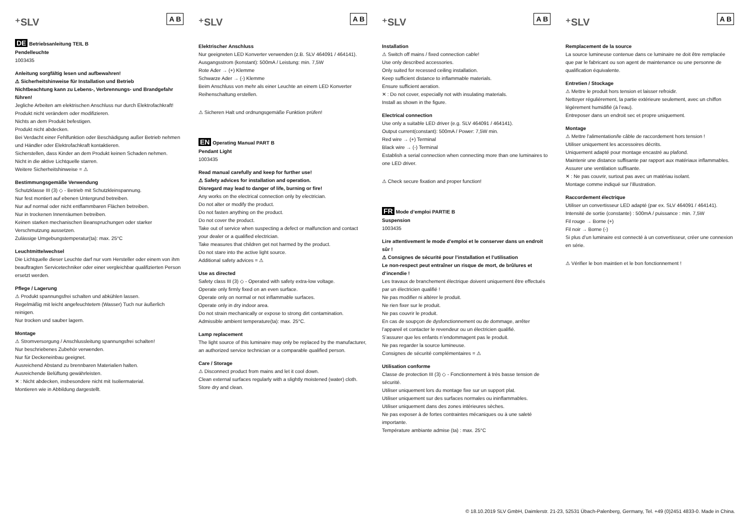⁺SLV A B
DE Betriebsanleitung TEIL B
Pendelleuchte
1003435
Anleitung sorgfältig lesen und aufbewahren!
⚠ Sicherheitshinweise für Installation und Betrieb
Nichtbeachtung kann zu Lebens-, Verbrennungs- und Brandgefahr führen!
Jegliche Arbeiten am elektrischen Anschluss nur durch Elektrofachkraft!
Produkt nicht verändern oder modifizieren.
Nichts an dem Produkt befestigen.
Produkt nicht abdecken.
Bei Verdacht einer Fehlfunktion oder Beschädigung außer Betrieb nehmen und Händler oder Elektrofachkraft kontaktieren.
Sicherstellen, dass Kinder an dem Produkt keinen Schaden nehmen.
Nicht in die aktive Lichtquelle starren.
Weitere Sicherheitshinweise = ⚠
Bestimmungsgemäße Verwendung
Schutzklasse III (3) ◇ - Betrieb mit Schutzkleinspannung.
Nur fest montiert auf ebenen Untergrund betreiben.
Nur auf normal oder nicht entflammbaren Flächen betreiben.
Nur in trockenen Innenräumen betreiben.
Keinen starken mechanischen Beanspruchungen oder starker Verschmutzung aussetzen.
Zulässige Umgebungstemperatur(ta): max. 25°C
Leuchtmittelwechsel
Die Lichtquelle dieser Leuchte darf nur vom Hersteller oder einem von ihm beauftragten Servicetechniker oder einer vergleichbar qualifizierten Person ersetzt werden.
Pflege / Lagerung
⚠ Produkt spannungsfrei schalten und abkühlen lassen.
Regelmäßig mit leicht angefeuchtetem (Wasser) Tuch nur äußerlich reinigen.
Nur trocken und sauber lagern.
Montage
⚠ Stromversorgung / Anschlussleitung spannungsfrei schalten!
Nur beschriebenes Zubehör verwenden.
Nur für Deckeneinbau geeignet.
Ausreichend Abstand zu brennbaren Materialien halten.
Ausreichende Belüftung gewährleisten.
✕ : Nicht abdecken, insbesondere nicht mit Isoliermaterial.
Montieren wie in Abbildung dargestellt.
⁺SLV A B
Elektrischer Anschluss
Nur geeigneten LED Konverter verwenden (z.B. SLV 464091 / 464141).
Ausgangsstrom (konstant): 500mA / Leistung: min. 7,5W
Rote Ader → (+) Klemme
Schwarze Ader → (-) Klemme
Beim Anschluss von mehr als einer Leuchte an einem LED Konverter Reihenschaltung erstellen.
⚠ Sicheren Halt und ordnungsgemäße Funktion prüfen!
EN Operating Manual PART B
Pendant Light
1003435
Read manual carefully and keep for further use!
⚠ Safety advices for installation and operation.
Disregard may lead to danger of life, burning or fire!
Any works on the electrical connection only by electrician.
Do not alter or modify the product.
Do not fasten anything on the product.
Do not cover the product.
Take out of service when suspecting a defect or malfunction and contact your dealer or a qualified electrician.
Take measures that children get not harmed by the product.
Do not stare into the active light source.
Additional safety advices = ⚠
Use as directed
Safety class III (3) ◇ - Operated with safety extra-low voltage.
Operate only firmly fixed on an even surface.
Operate only on normal or not inflammable surfaces.
Operate only in dry indoor area.
Do not strain mechanically or expose to strong dirt contamination.
Admissible ambient temperature(ta): max. 25°C.
Lamp replacement
The light source of this luminaire may only be replaced by the manufacturer, an authorized service technician or a comparable qualified person.
Care / Storage
⚠ Disconnect product from mains and let it cool down.
Clean external surfaces regularly with a slightly moistened (water) cloth.
Store dry and clean.
⁺SLV A B
Installation
⚠ Switch off mains / fixed connection cable!
Use only described accessories.
Only suited for recessed ceiling installation.
Keep sufficient distance to inflammable materials.
Ensure sufficient aeration.
✕ : Do not cover, especially not with insulating materials.
Install as shown in the figure.
Electrical connection
Use only a suitable LED driver (e.g. SLV 464091 / 464141).
Output current(constant): 500mA / Power: 7,5W min.
Red wire → (+) Terminal
Black wire → (-) Terminal
Establish a serial connection when connecting more than one luminaires to one LED driver.
⚠ Check secure fixation and proper function!
FR Mode d’emploi PARTIE B
Suspension
1003435
Lire attentivement le mode d’emploi et le conserver dans un endroit sûr !
⚠ Consignes de sécurité pour l’installation et l’utilisation
Le non-respect peut entraîner un risque de mort, de brûlures et d’incendie !
Les travaux de branchement électrique doivent uniquement être effectués par un électricien qualifié !
Ne pas modifier ni altérer le produit.
Ne rien fixer sur le produit.
Ne pas couvrir le produit.
En cas de soupçon de dysfonctionnement ou de dommage, arrêter l’appareil et contacter le revendeur ou un électricien qualifié.
S’assurer que les enfants n’endommagent pas le produit.
Ne pas regarder la source lumineuse.
Consignes de sécurité complémentaires = ⚠
Utilisation conforme
Classe de protection III (3) ◇ - Fonctionnement à très basse tension de sécurité.
Utiliser uniquement lors du montage fixe sur un support plat.
Utiliser uniquement sur des surfaces normales ou ininflammables.
Utiliser uniquement dans des zones intérieures sèches.
Ne pas exposer à de fortes contraintes mécaniques ou à une saleté importante.
Température ambiante admise (ta) : max. 25°C
⁺SLV A B
Remplacement de la source
La source lumineuse contenue dans ce luminaire ne doit être remplacée que par le fabricant ou son agent de maintenance ou une personne de qualification équivalente.
Entretien / Stockage
⚠ Mettre le produit hors tension et laisser refroidir.
Nettoyer régulièrement, la partie extérieure seulement, avec un chiffon légèrement humidifié (à l’eau).
Entreposer dans un endroit sec et propre uniquement.
Montage
⚠ Mettre l’alimentation/le câble de raccordement hors tension !
Utiliser uniquement les accessoires décrits.
Uniquement adapté pour montage encastré au plafond.
Maintenir une distance suffisante par rapport aux matériaux inflammables.
Assurer une ventilation suffisante.
✕ : Ne pas couvrir, surtout pas avec un matériau isolant.
Montage comme indiqué sur l’illustration.
Raccordement électrique
Utiliser un convertisseur LED adapté (par ex. SLV 464091 / 464141).
Intensité de sortie (constante) : 500mA / puissance : min. 7,5W
Fil rouge → Borne (+)
Fil noir → Borne (-)
Si plus d’un luminaire est connecté à un convertisseur, créer une connexion en série.
⚠ Vérifier le bon maintien et le bon fonctionnement !
© 18.10.2019 SLV GmbH, Daimlerstr. 21-23, 52531 Übach-Palenberg, Germany, Tel. +49 (0)2451 4833-0. Made in China.